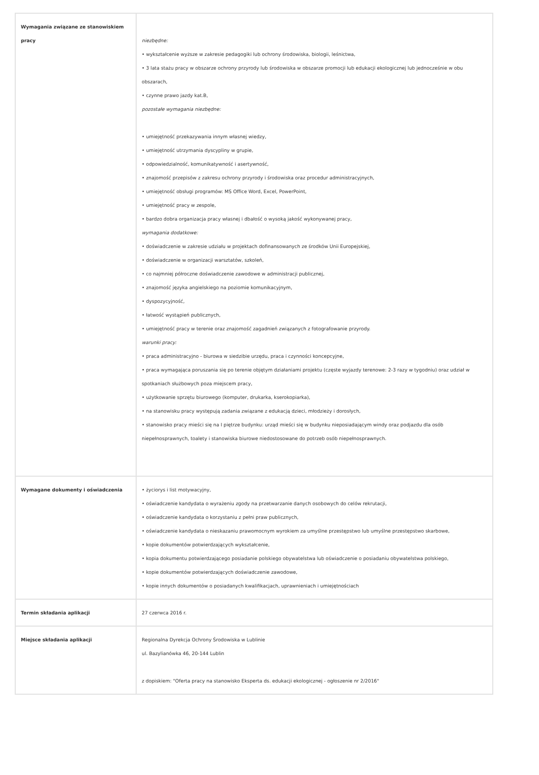| Wymagania związane ze stanowiskiem pracy | niezbędne: • wykształcenie wyższe w zakresie pedagogiki lub ochrony środowiska, biologii, leśnictwa, • 3 lata stażu pracy w obszarze ochrony przyrody lub środowiska w obszarze promocji lub edukacji ekologicznej lub jednocześnie w obu obszarach, • czynne prawo jazdy kat.B, pozostałe wymagania niezbędne: • umiejętność przekazywania innym własnej wiedzy, • umiejętność utrzymania dyscypliny w grupie, • odpowiedzialność, komunikatywność i asertywność, • znajomość przepisów z zakresu ochrony przyrody i środowiska oraz procedur administracyjnych, • umiejętność obsługi programów: MS Office Word, Excel, PowerPoint, • umiejętność pracy w zespole, • bardzo dobra organizacja pracy własnej i dbałość o wysoką jakość wykonywanej pracy, wymagania dodatkowe: • doświadczenie w zakresie udziału w projektach dofinansowanych ze środków Unii Europejskiej, • doświadczenie w organizacji warsztatów, szkoleń, • co najmniej półroczne doświadczenie zawodowe w administracji publicznej, • znajomość języka angielskiego na poziomie komunikacyjnym, • dyspozycyjność, • łatwość wystąpień publicznych, • umiejętność pracy w terenie oraz znajomość zagadnień związanych z fotografowanie przyrody. warunki pracy: • praca administracyjno - biurowa w siedzibie urzędu, praca i czynności koncepcyjne, • praca wymagająca poruszania się po terenie objętym działaniami projektu (częste wyjazdy terenowe: 2-3 razy w tygodniu) oraz udział w spotkaniach służbowych poza miejscem pracy, • użytkowanie sprzętu biurowego (komputer, drukarka, kserokopiarka), • na stanowisku pracy występują zadania związane z edukacją dzieci, młodzieży i dorosłych, • stanowisko pracy mieści się na I piętrze budynku: urząd mieści się w budynku nieposiadającym windy oraz podjazdu dla osób niepełnosprawnych, toalety i stanowiska biurowe niedostosowane do potrzeb osób niepełnosprawnych. |
| Wymagane dokumenty i oświadczenia | • życiorys i list motywacyjny, • oświadczenie kandydata o wyrażeniu zgody na przetwarzanie danych osobowych do celów rekrutacji, • oświadczenie kandydata o korzystaniu z pełni praw publicznych, • oświadczenie kandydata o nieskazaniu prawomocnym wyrokiem za umyślne przestępstwo lub umyślne przestępstwo skarbowe, • kopie dokumentów potwierdzających wykształcenie, • kopia dokumentu potwierdzającego posiadanie polskiego obywatelstwa lub oświadczenie o posiadaniu obywatelstwa polskiego, • kopie dokumentów potwierdzających doświadczenie zawodowe, • kopie innych dokumentów o posiadanych kwalifikacjach, uprawnieniach i umiejętnościach |
| Termin składania aplikacji | 27 czerwca 2016 r. |
| Miejsce składania aplikacji | Regionalna Dyrekcja Ochrony Środowiska w Lublinie ul. Bazylianówka 46, 20-144 Lublin z dopiskiem: "Oferta pracy na stanowisko Eksperta ds. edukacji ekologicznej - ogłoszenie nr 2/2016" |